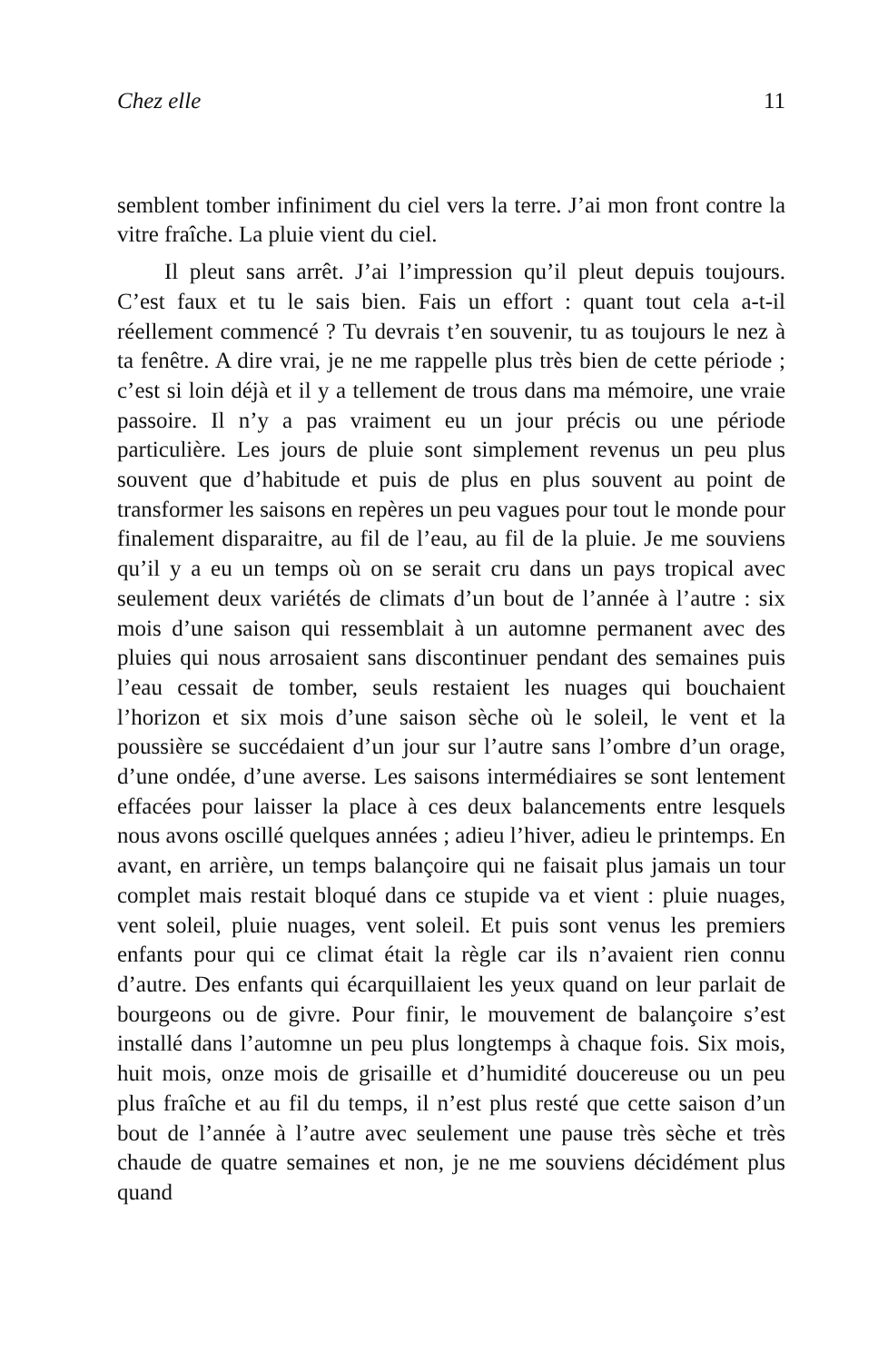Chez elle 11
semblent tomber infiniment du ciel vers la terre. J’ai mon front contre la vitre fraîche. La pluie vient du ciel.
Il pleut sans arrêt. J’ai l’impression qu’il pleut depuis toujours. C’est faux et tu le sais bien. Fais un effort : quant tout cela a-t-il réellement commencé ? Tu devrais t’en souvenir, tu as toujours le nez à ta fenêtre. A dire vrai, je ne me rappelle plus très bien de cette période ; c’est si loin déjà et il y a tellement de trous dans ma mémoire, une vraie passoire. Il n’y a pas vraiment eu un jour précis ou une période particulière. Les jours de pluie sont simplement revenus un peu plus souvent que d’habitude et puis de plus en plus souvent au point de transformer les saisons en repères un peu vagues pour tout le monde pour finalement disparaitre, au fil de l’eau, au fil de la pluie. Je me souviens qu’il y a eu un temps où on se serait cru dans un pays tropical avec seulement deux variétés de climats d’un bout de l’année à l’autre : six mois d’une saison qui ressemblait à un automne permanent avec des pluies qui nous arrosaient sans discontinuer pendant des semaines puis l’eau cessait de tomber, seuls restaient les nuages qui bouchaient l’horizon et six mois d’une saison sèche où le soleil, le vent et la poussière se succédaient d’un jour sur l’autre sans l’ombre d’un orage, d’une ondée, d’une averse. Les saisons intermédiaires se sont lentement effacées pour laisser la place à ces deux balancements entre lesquels nous avons oscillé quelques années ; adieu l’hiver, adieu le printemps. En avant, en arrière, un temps balançoire qui ne faisait plus jamais un tour complet mais restait bloqué dans ce stupide va et vient : pluie nuages, vent soleil, pluie nuages, vent soleil. Et puis sont venus les premiers enfants pour qui ce climat était la règle car ils n’avaient rien connu d’autre. Des enfants qui écarquillaient les yeux quand on leur parlait de bourgeons ou de givre. Pour finir, le mouvement de balançoire s’est installé dans l’automne un peu plus longtemps à chaque fois. Six mois, huit mois, onze mois de grisaille et d’humidité doucereuse ou un peu plus fraîche et au fil du temps, il n’est plus resté que cette saison d’un bout de l’année à l’autre avec seulement une pause très sèche et très chaude de quatre semaines et non, je ne me souviens décidément plus quand